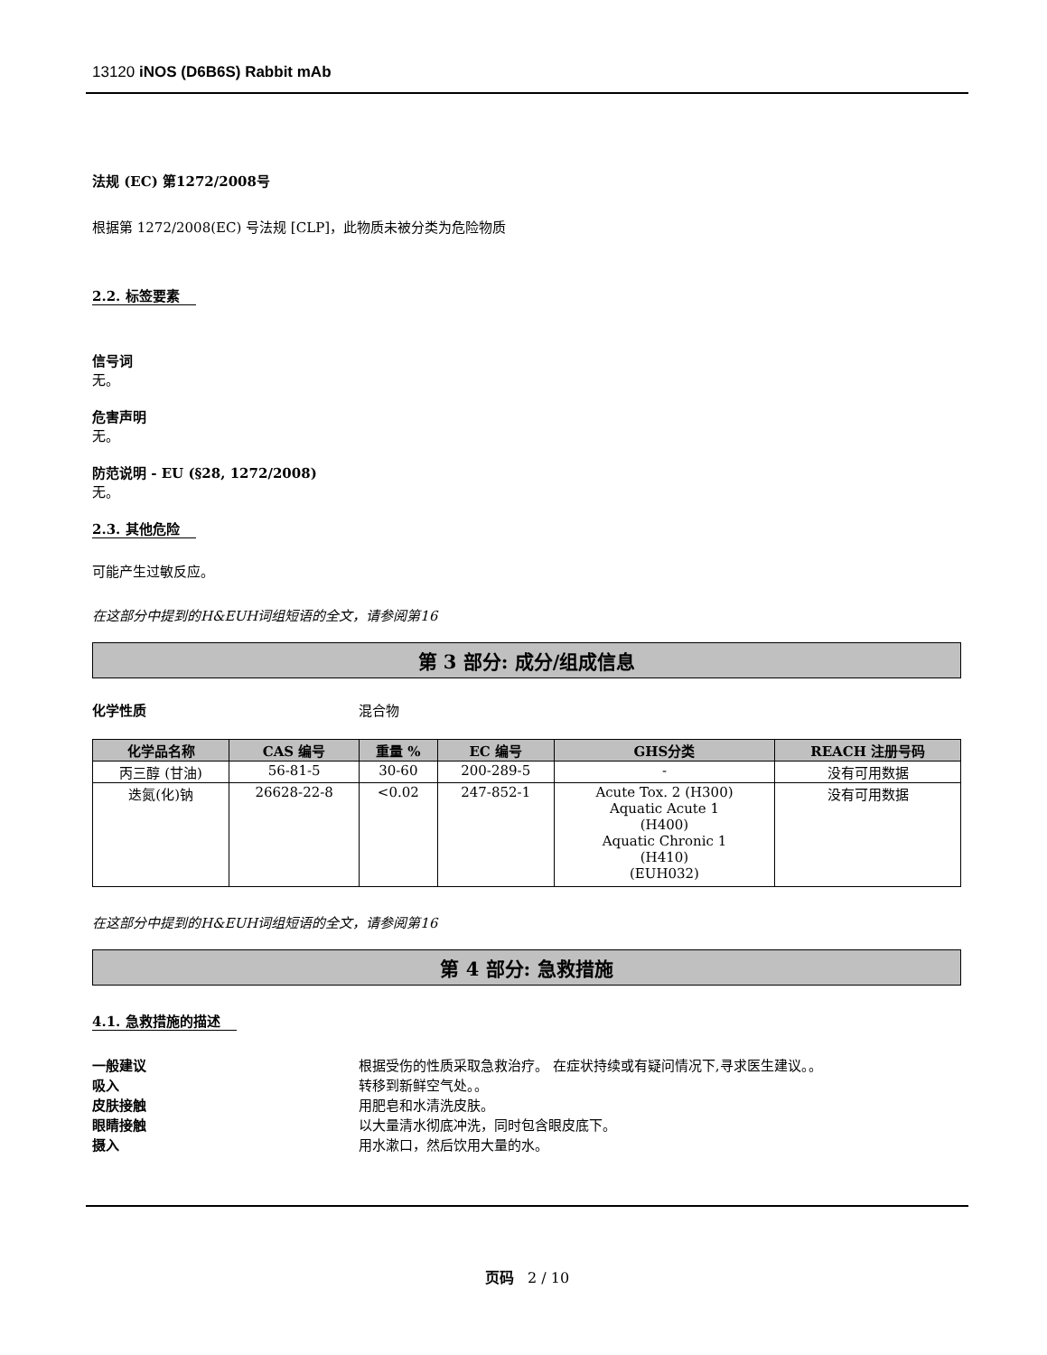13120 iNOS (D6B6S) Rabbit mAb
法规 (EC) 第1272/2008号
根据第 1272/2008(EC) 号法规 [CLP]，此物质未被分类为危险物质
2.2. 标签要素
信号词
无。
危害声明
无。
防范说明 - EU (§28, 1272/2008)
无。
2.3. 其他危险
可能产生过敏反应。
在这部分中提到的H&EUH词组短语的全文，请参阅第16
第 3 部分: 成分/组成信息
化学性质 混合物
| 化学品名称 | CAS 编号 | 重量 % | EC 编号 | GHS分类 | REACH 注册号码 |
| --- | --- | --- | --- | --- | --- |
| 丙三醇 (甘油) | 56-81-5 | 30-60 | 200-289-5 | - | 没有可用数据 |
| 迭氮(化)钠 | 26628-22-8 | <0.02 | 247-852-1 | Acute Tox. 2 (H300) Aquatic Acute 1 (H400) Aquatic Chronic 1 (H410) (EUH032) | 没有可用数据 |
在这部分中提到的H&EUH词组短语的全文，请参阅第16
第 4 部分: 急救措施
4.1. 急救措施的描述
一般建议 根据受伤的性质采取急救治疗。 在症状持续或有疑问情况下,寻求医生建议。。
吸入 转移到新鲜空气处。。
皮肤接触 用肥皂和水清洗皮肤。
眼睛接触 以大量清水彻底冲洗，同时包含眼皮底下。
摄入 用水漱口，然后饮用大量的水。
页码 2 / 10